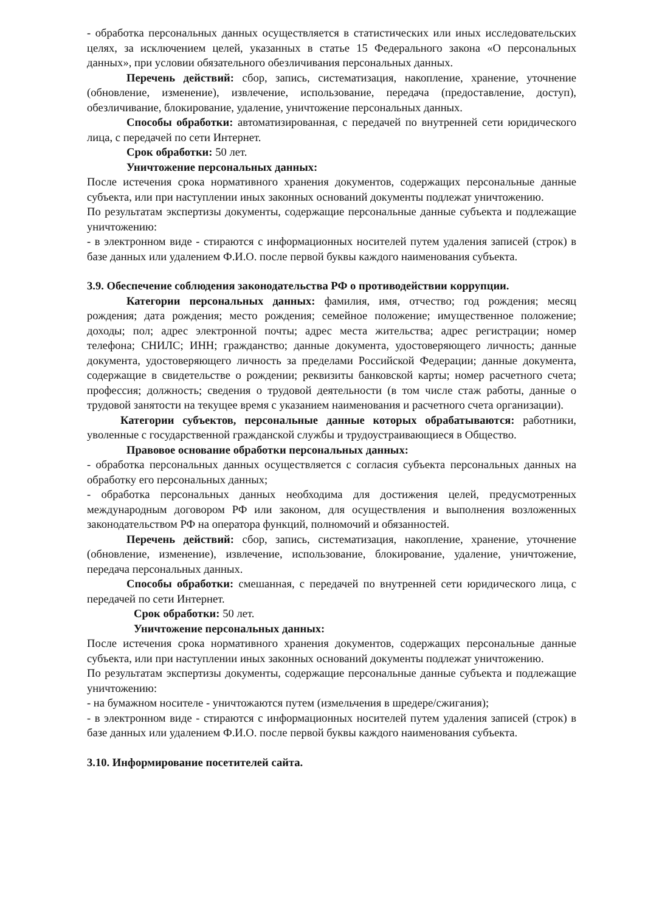- обработка персональных данных осуществляется в статистических или иных исследовательских целях, за исключением целей, указанных в статье 15 Федерального закона «О персональных данных», при условии обязательного обезличивания персональных данных.
Перечень действий: сбор, запись, систематизация, накопление, хранение, уточнение (обновление, изменение), извлечение, использование, передача (предоставление, доступ), обезличивание, блокирование, удаление, уничтожение персональных данных.
Способы обработки: автоматизированная, с передачей по внутренней сети юридического лица, с передачей по сети Интернет.
Срок обработки: 50 лет.
Уничтожение персональных данных:
После истечения срока нормативного хранения документов, содержащих персональные данные субъекта, или при наступлении иных законных оснований документы подлежат уничтожению.
По результатам экспертизы документы, содержащие персональные данные субъекта и подлежащие уничтожению:
- в электронном виде - стираются с информационных носителей путем удаления записей (строк) в базе данных или удалением Ф.И.О. после первой буквы каждого наименования субъекта.
3.9. Обеспечение соблюдения законодательства РФ о противодействии коррупции.
Категории персональных данных: фамилия, имя, отчество; год рождения; месяц рождения; дата рождения; место рождения; семейное положение; имущественное положение; доходы; пол; адрес электронной почты; адрес места жительства; адрес регистрации; номер телефона; СНИЛС; ИНН; гражданство; данные документа, удостоверяющего личность; данные документа, удостоверяющего личность за пределами Российской Федерации; данные документа, содержащие в свидетельстве о рождении; реквизиты банковской карты; номер расчетного счета; профессия; должность; сведения о трудовой деятельности (в том числе стаж работы, данные о трудовой занятости на текущее время с указанием наименования и расчетного счета организации).
Категории субъектов, персональные данные которых обрабатываются: работники, уволенные с государственной гражданской службы и трудоустраивающиеся в Общество.
Правовое основание обработки персональных данных:
- обработка персональных данных осуществляется с согласия субъекта персональных данных на обработку его персональных данных;
- обработка персональных данных необходима для достижения целей, предусмотренных международным договором РФ или законом, для осуществления и выполнения возложенных законодательством РФ на оператора функций, полномочий и обязанностей.
Перечень действий: сбор, запись, систематизация, накопление, хранение, уточнение (обновление, изменение), извлечение, использование, блокирование, удаление, уничтожение, передача персональных данных.
Способы обработки: смешанная, с передачей по внутренней сети юридического лица, с передачей по сети Интернет.
Срок обработки: 50 лет.
Уничтожение персональных данных:
После истечения срока нормативного хранения документов, содержащих персональные данные субъекта, или при наступлении иных законных оснований документы подлежат уничтожению.
По результатам экспертизы документы, содержащие персональные данные субъекта и подлежащие уничтожению:
- на бумажном носителе - уничтожаются путем (измельчения в шредере/сжигания);
- в электронном виде - стираются с информационных носителей путем удаления записей (строк) в базе данных или удалением Ф.И.О. после первой буквы каждого наименования субъекта.
3.10. Информирование посетителей сайта.